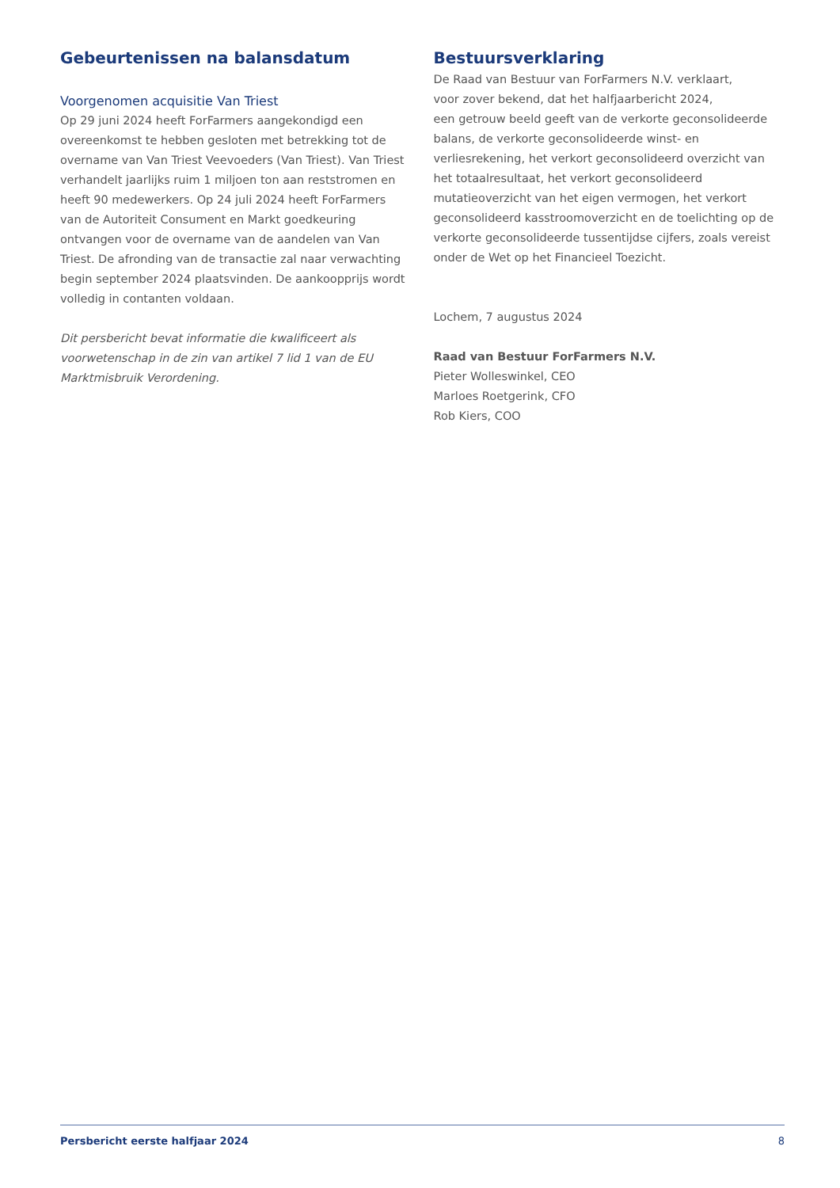Gebeurtenissen na balansdatum
Voorgenomen acquisitie Van Triest
Op 29 juni 2024 heeft ForFarmers aangekondigd een overeenkomst te hebben gesloten met betrekking tot de overname van Van Triest Veevoeders (Van Triest). Van Triest verhandelt jaarlijks ruim 1 miljoen ton aan reststromen en heeft 90 medewerkers. Op 24 juli 2024 heeft ForFarmers van de Autoriteit Consument en Markt goedkeuring ontvangen voor de overname van de aandelen van Van Triest. De afronding van de transactie zal naar verwachting begin september 2024 plaatsvinden. De aankoopprijs wordt volledig in contanten voldaan.
Dit persbericht bevat informatie die kwalificeert als voorwetenschap in de zin van artikel 7 lid 1 van de EU Marktmisbruik Verordening.
Bestuursverklaring
De Raad van Bestuur van ForFarmers N.V. verklaart,
voor zover bekend, dat het halfjaarbericht 2024,
een getrouw beeld geeft van de verkorte geconsolideerde balans, de verkorte geconsolideerde winst- en verliesrekening, het verkort geconsolideerd overzicht van het totaalresultaat, het verkort geconsolideerd mutatieoverzicht van het eigen vermogen, het verkort geconsolideerd kasstroomoverzicht en de toelichting op de verkorte geconsolideerde tussentijdse cijfers, zoals vereist onder de Wet op het Financieel Toezicht.
Lochem, 7 augustus 2024
Raad van Bestuur ForFarmers N.V.
Pieter Wolleswinkel, CEO
Marloes Roetgerink, CFO
Rob Kiers, COO
Persbericht eerste halfjaar 2024 8